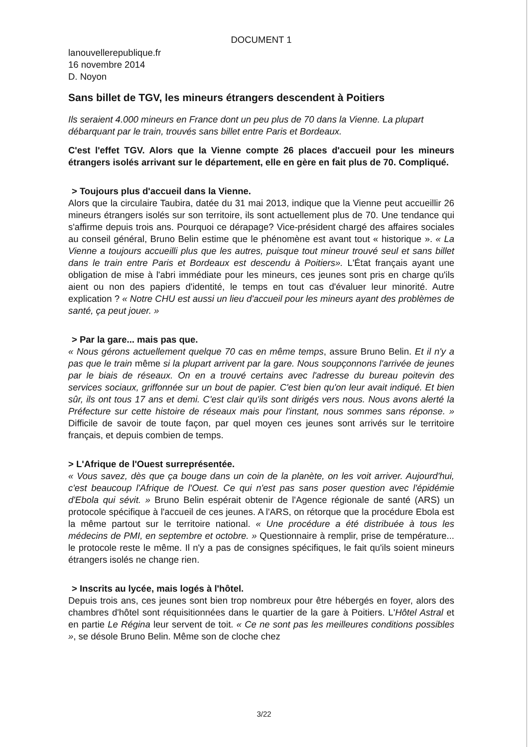DOCUMENT 1
lanouvellerepublique.fr
16 novembre 2014
D. Noyon
Sans billet de TGV, les mineurs étrangers descendent à Poitiers
Ils seraient 4.000 mineurs en France dont un peu plus de 70 dans la Vienne. La plupart débarquant par le train, trouvés sans billet entre Paris et Bordeaux.
C'est l'effet TGV. Alors que la Vienne compte 26 places d'accueil pour les mineurs étrangers isolés arrivant sur le département, elle en gère en fait plus de 70. Compliqué.
> Toujours plus d'accueil dans la Vienne.
Alors que la circulaire Taubira, datée du 31 mai 2013, indique que la Vienne peut accueillir 26 mineurs étrangers isolés sur son territoire, ils sont actuellement plus de 70. Une tendance qui s'affirme depuis trois ans. Pourquoi ce dérapage? Vice-président chargé des affaires sociales au conseil général, Bruno Belin estime que le phénomène est avant tout « historique ». « La Vienne a toujours accueilli plus que les autres, puisque tout mineur trouvé seul et sans billet dans le train entre Paris et Bordeaux est descendu à Poitiers». L'État français ayant une obligation de mise à l'abri immédiate pour les mineurs, ces jeunes sont pris en charge qu'ils aient ou non des papiers d'identité, le temps en tout cas d'évaluer leur minorité. Autre explication ? « Notre CHU est aussi un lieu d'accueil pour les mineurs ayant des problèmes de santé, ça peut jouer. »
> Par la gare... mais pas que.
« Nous gérons actuellement quelque 70 cas en même temps, assure Bruno Belin. Et il n'y a pas que le train même si la plupart arrivent par la gare. Nous soupçonnons l'arrivée de jeunes par le biais de réseaux. On en a trouvé certains avec l'adresse du bureau poitevin des services sociaux, griffonnée sur un bout de papier. C'est bien qu'on leur avait indiqué. Et bien sûr, ils ont tous 17 ans et demi. C'est clair qu'ils sont dirigés vers nous. Nous avons alerté la Préfecture sur cette histoire de réseaux mais pour l'instant, nous sommes sans réponse. » Difficile de savoir de toute façon, par quel moyen ces jeunes sont arrivés sur le territoire français, et depuis combien de temps.
> L'Afrique de l'Ouest surreprésentée.
« Vous savez, dès que ça bouge dans un coin de la planète, on les voit arriver. Aujourd'hui, c'est beaucoup l'Afrique de l'Ouest. Ce qui n'est pas sans poser question avec l'épidémie d'Ebola qui sévit. » Bruno Belin espérait obtenir de l'Agence régionale de santé (ARS) un protocole spécifique à l'accueil de ces jeunes. A l'ARS, on rétorque que la procédure Ebola est la même partout sur le territoire national. « Une procédure a été distribuée à tous les médecins de PMI, en septembre et octobre. » Questionnaire à remplir, prise de température... le protocole reste le même. Il n'y a pas de consignes spécifiques, le fait qu'ils soient mineurs étrangers isolés ne change rien.
> Inscrits au lycée, mais logés à l'hôtel.
Depuis trois ans, ces jeunes sont bien trop nombreux pour être hébergés en foyer, alors des chambres d'hôtel sont réquisitionnées dans le quartier de la gare à Poitiers. L'Hôtel Astral et en partie Le Régina leur servent de toit. « Ce ne sont pas les meilleures conditions possibles », se désole Bruno Belin. Même son de cloche chez
3/22